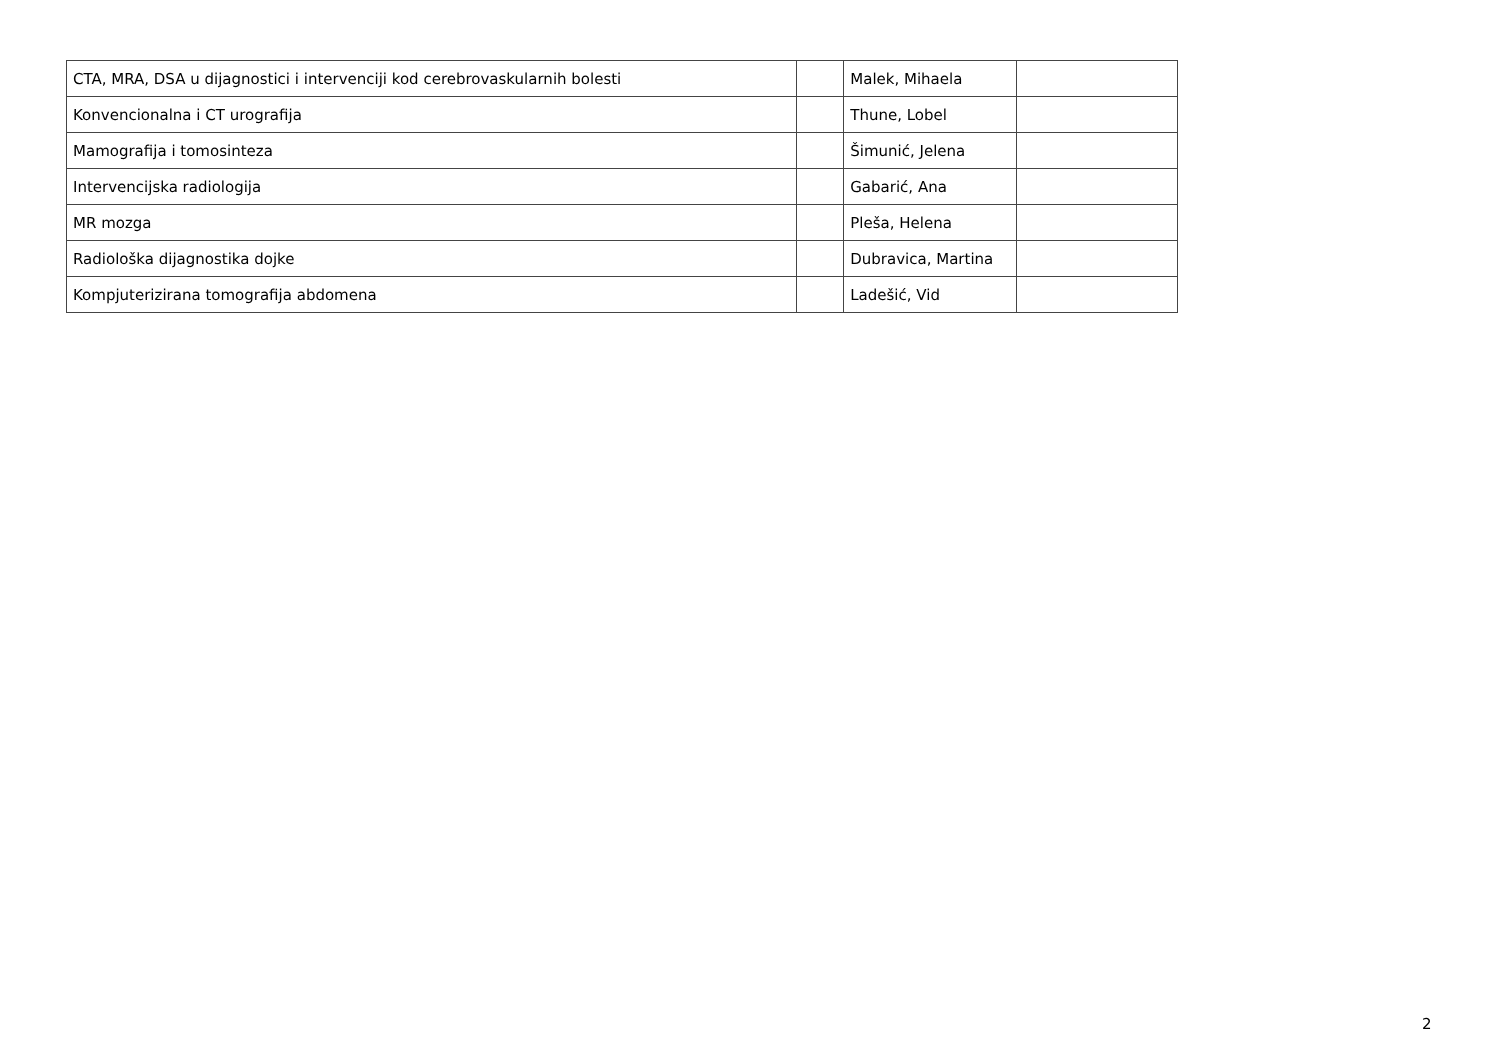| CTA, MRA, DSA u dijagnostici i intervenciji kod cerebrovaskularnih bolesti | | Malek, Mihaela | |
| Konvencionalna i CT urografija | | Thune, Lobel | |
| Mamografija i tomosinteza | | Šimunić, Jelena | |
| Intervencijska radiologija | | Gabarić, Ana | |
| MR mozga | | Pleša, Helena | |
| Radiološka dijagnostika dojke | | Dubravica, Martina | |
| Kompjuterizirana tomografija abdomena | | Ladešić, Vid | |
2